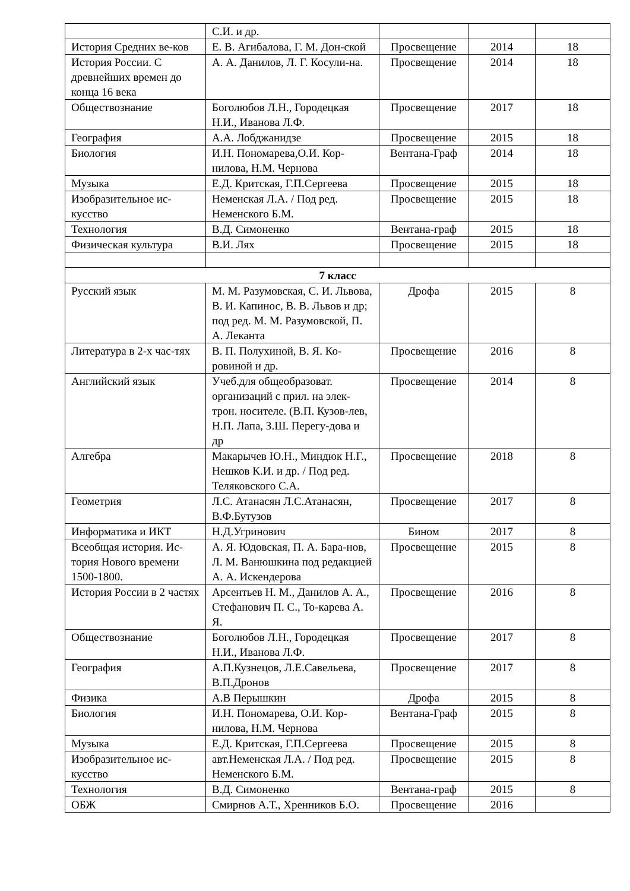| | С.И. и др. | | | |
| История Средних ве-ков | Е. В. Агибалова, Г. М. Дон-ской | Просвещение | 2014 | 18 |
| История России. С древнейших времен до конца 16 века | А. А. Данилов, Л. Г. Косули-на. | Просвещение | 2014 | 18 |
| Обществознание | Боголюбов Л.Н., Городецкая Н.И., Иванова Л.Ф. | Просвещение | 2017 | 18 |
| География | А.А. Лобджанидзе | Просвещение | 2015 | 18 |
| Биология | И.Н. Пономарева,О.И. Кор-нилова, Н.М. Чернова | Вентана-Граф | 2014 | 18 |
| Музыка | Е.Д. Критская, Г.П.Сергеева | Просвещение | 2015 | 18 |
| Изобразительное ис-кусство | Неменская Л.А. / Под ред. Неменского Б.М. | Просвещение | 2015 | 18 |
| Технология | В.Д. Симоненко | Вентана-граф | 2015 | 18 |
| Физическая культура | В.И. Лях | Просвещение | 2015 | 18 |
| 7 класс | | | | |
| Русский язык | М. М. Разумовская, С. И. Львова, В. И. Капинос, В. В. Львов и др; под ред. М. М. Разумовской, П. А. Леканта | Дрофа | 2015 | 8 |
| Литература в 2-х час-тях | В. П. Полухиной, В. Я. Ко-ровиной и др. | Просвещение | 2016 | 8 |
| Английский язык | Учеб.для общеобразоват. организаций с прил. на элек-трон. носителе. (В.П. Кузов-лев, Н.П. Лапа, З.Ш. Перегу-дова и др | Просвещение | 2014 | 8 |
| Алгебра | Макарычев Ю.Н., Миндюк Н.Г., Нешков К.И. и др. / Под ред. Теляковского С.А. | Просвещение | 2018 | 8 |
| Геометрия | Л.С. Атанасян Л.С.Атанасян, В.Ф.Бутузов | Просвещение | 2017 | 8 |
| Информатика и ИКТ | Н.Д.Угринович | Бином | 2017 | 8 |
| Всеобщая история. Ис-тория Нового времени 1500-1800. | А. Я. Юдовская, П. А. Бара-нов, Л. М. Ванюшкина под редакцией А. А. Искендерова | Просвещение | 2015 | 8 |
| История России в 2 частях | Арсентьев Н. М., Данилов А. А., Стефанович П. С., То-карева А. Я. | Просвещение | 2016 | 8 |
| Обществознание | Боголюбов Л.Н., Городецкая Н.И., Иванова Л.Ф. | Просвещение | 2017 | 8 |
| География | А.П.Кузнецов, Л.Е.Савельева, В.П.Дронов | Просвещение | 2017 | 8 |
| Физика | А.В Перышкин | Дрофа | 2015 | 8 |
| Биология | И.Н. Пономарева, О.И. Кор-нилова, Н.М. Чернова | Вентана-Граф | 2015 | 8 |
| Музыка | Е.Д. Критская, Г.П.Сергеева | Просвещение | 2015 | 8 |
| Изобразительное ис-кусство | авт.Неменская Л.А. / Под ред. Неменского Б.М. | Просвещение | 2015 | 8 |
| Технология | В.Д. Симоненко | Вентана-граф | 2015 | 8 |
| ОБЖ | Смирнов А.Т., Хренников Б.О. | Просвещение | 2016 | |